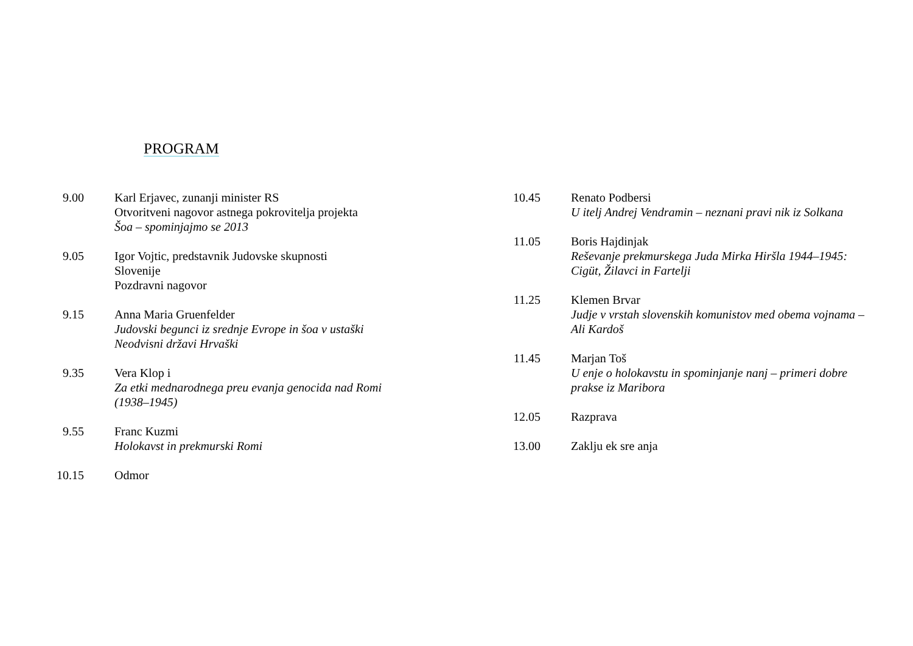PROGRAM
9.00 Karl Erjavec, zunanji minister RS
Otvoritveni nagovor astnega pokrovitelja projekta
Šoa – spominjajmo se 2013
9.05 Igor Vojtic, predstavnik Judovske skupnosti
Slovenije
Pozdravni nagovor
9.15 Anna Maria Gruenfelder
Judovski begunci iz srednje Evrope in šoa v ustaški
Neodvisni državi Hrvaški
9.35 Vera Klop i
Za etki mednarodnega preu evanja genocida nad Romi
(1938–1945)
9.55 Franc Kuzmi
Holokavst in prekmurski Romi
10.15 Odmor
10.45 Renato Podbersi
U itelj Andrej Vendramin – neznani pravi nik iz Solkana
11.05 Boris Hajdinjak
Reševanje prekmurskega Juda Mirka Hiršla 1944–1945:
Cigüt, Žilavci in Fartelji
11.25 Klemen Brvar
Judje v vrstah slovenskih komunistov med obema vojnama –
Ali Kardoš
11.45 Marjan Toš
U enje o holokavstu in spominjanje nanj – primeri dobre
prakse iz Maribora
12.05 Razprava
13.00 Zaklju ek sre anja